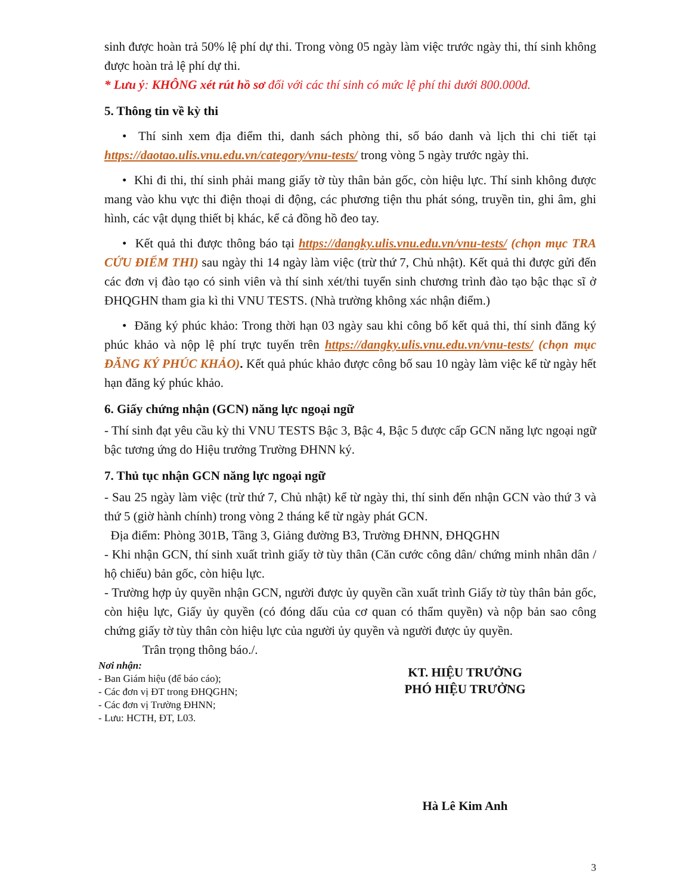sinh được hoàn trả 50% lệ phí dự thi. Trong vòng 05 ngày làm việc trước ngày thi, thí sinh không được hoàn trả lệ phí dự thi.
* Lưu ý: KHÔNG xét rút hồ sơ đối với các thí sinh có mức lệ phí thi dưới 800.000đ.
5. Thông tin về kỳ thi
• Thí sinh xem địa điểm thi, danh sách phòng thi, số báo danh và lịch thi chi tiết tại https://daotao.ulis.vnu.edu.vn/category/vnu-tests/ trong vòng 5 ngày trước ngày thi.
• Khi đi thi, thí sinh phải mang giấy tờ tùy thân bản gốc, còn hiệu lực. Thí sinh không được mang vào khu vực thi điện thoại di động, các phương tiện thu phát sóng, truyền tin, ghi âm, ghi hình, các vật dụng thiết bị khác, kể cả đồng hồ đeo tay.
• Kết quả thi được thông báo tại https://dangky.ulis.vnu.edu.vn/vnu-tests/ (chọn mục TRA CỨU ĐIỂM THI) sau ngày thi 14 ngày làm việc (trừ thứ 7, Chủ nhật). Kết quả thi được gửi đến các đơn vị đào tạo có sinh viên và thí sinh xét/thi tuyển sinh chương trình đào tạo bậc thạc sĩ ở ĐHQGHN tham gia kì thi VNU TESTS. (Nhà trường không xác nhận điểm.)
• Đăng ký phúc khảo: Trong thời hạn 03 ngày sau khi công bố kết quả thi, thí sinh đăng ký phúc khảo và nộp lệ phí trực tuyến trên https://dangky.ulis.vnu.edu.vn/vnu-tests/ (chọn mục ĐĂNG KÝ PHÚC KHẢO). Kết quả phúc khảo được công bố sau 10 ngày làm việc kể từ ngày hết hạn đăng ký phúc khảo.
6. Giấy chứng nhận (GCN) năng lực ngoại ngữ
- Thí sinh đạt yêu cầu kỳ thi VNU TESTS Bậc 3, Bậc 4, Bậc 5 được cấp GCN năng lực ngoại ngữ bậc tương ứng do Hiệu trưởng Trường ĐHNN ký.
7. Thủ tục nhận GCN năng lực ngoại ngữ
- Sau 25 ngày làm việc (trừ thứ 7, Chủ nhật) kể từ ngày thi, thí sinh đến nhận GCN vào thứ 3 và thứ 5 (giờ hành chính) trong vòng 2 tháng kể từ ngày phát GCN.
Địa điểm: Phòng 301B, Tầng 3, Giảng đường B3, Trường ĐHNN, ĐHQGHN
- Khi nhận GCN, thí sinh xuất trình giấy tờ tùy thân (Căn cước công dân/ chứng minh nhân dân / hộ chiếu) bản gốc, còn hiệu lực.
- Trường hợp ủy quyền nhận GCN, người được ủy quyền cần xuất trình Giấy tờ tùy thân bản gốc, còn hiệu lực, Giấy ủy quyền (có đóng dấu của cơ quan có thẩm quyền) và nộp bản sao công chứng giấy tờ tùy thân còn hiệu lực của người ủy quyền và người được ủy quyền.
Trân trọng thông báo./.
Nơi nhận:
- Ban Giám hiệu (để báo cáo);
- Các đơn vị ĐT trong ĐHQGHN;
- Các đơn vị Trường ĐHNN;
- Lưu: HCTH, ĐT, L03.
KT. HIỆU TRƯỞNG
PHÓ HIỆU TRƯỞNG
Hà Lê Kim Anh
3